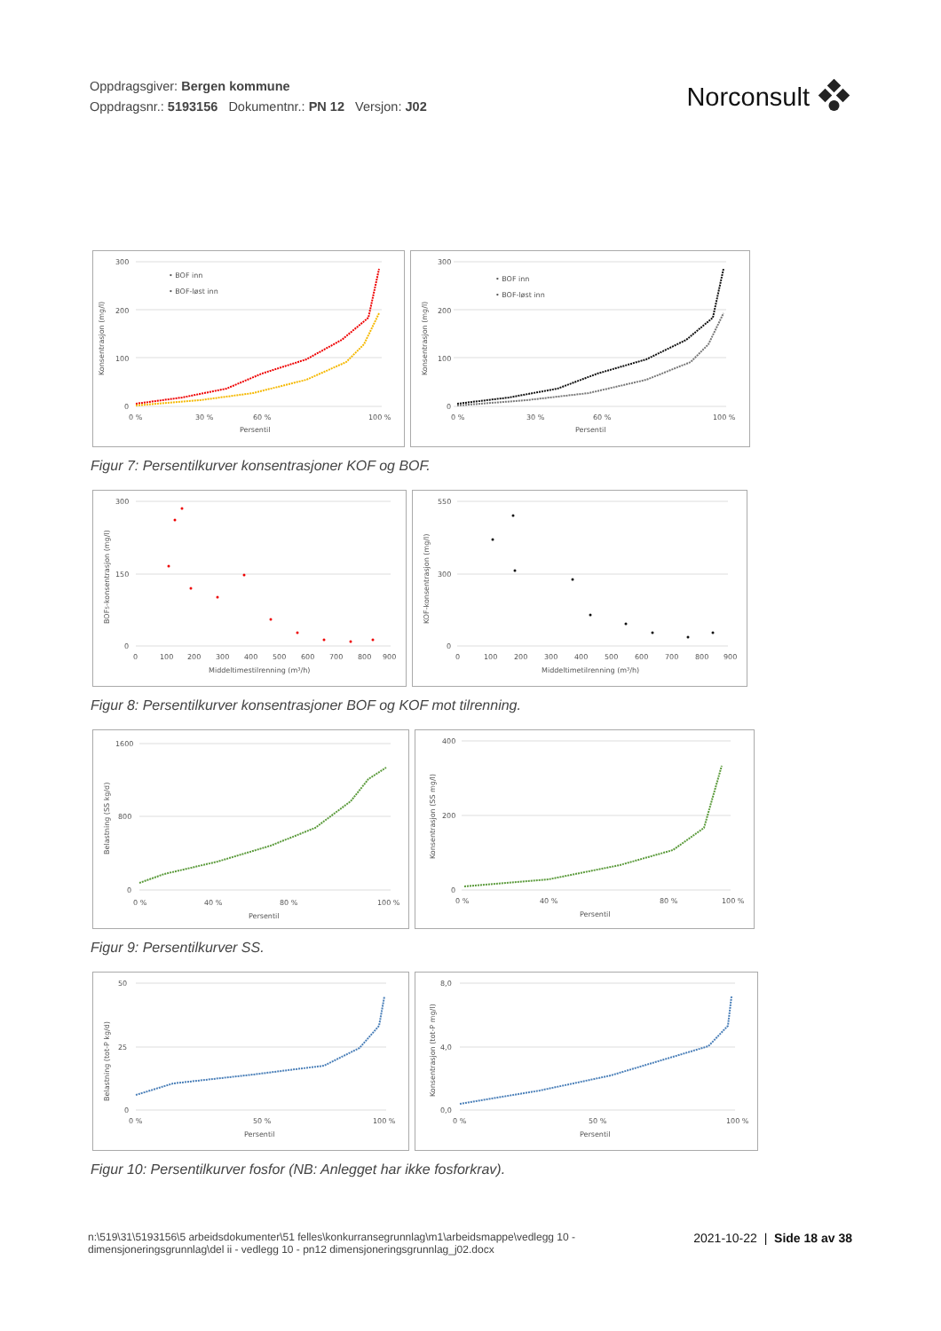Oppdragsgiver: Bergen kommune
Oppdragsnr.: 5193156 Dokumentnr.: PN 12 Versjon: J02
Norconsult
Konsentrasjon (mg/l)
300
200
100
0
0 %
30 %
60 %
100 %
Persentil
• BOF inn
• BOF-løst inn
Konsentrasjon (mg/l)
300
200
100
0
0 %
30 %
60 %
100 %
Persentil
• BOF inn
• BOF-løst inn
Figur 7: Persentilkurver konsentrasjoner KOF og BOF.
BOF5-konsentrasjon (mg/l)
300
150
0
0
100
200
300
400
500
600
700
800
900
Middeltimestilrenning (m³/h)
KOF-konsentrasjon (mg/l)
550
300
0
0
100
200
300
400
500
600
700
800
900
Middeltimetilrenning (m³/h)
Figur 8: Persentilkurver konsentrasjoner BOF og KOF mot tilrenning.
Belastning (SS kg/d)
1600
800
0
0 %
40 %
80 %
100 %
Persentil
Konsentrasjon (SS mg/l)
400
200
0
0 %
40 %
80 %
100 %
Persentil
Figur 9: Persentilkurver SS.
Belastning (tot-P kg/d)
50
25
0
0 %
50 %
100 %
Persentil
Konsentrasjon (tot-P mg/l)
8,0
4,0
0,0
0 %
50 %
100 %
Persentil
Figur 10: Persentilkurver fosfor (NB: Anlegget har ikke fosforkrav).
n:\519\31\5193156\5 arbeidsdokumenter\51 felles\konkurransegrunnlag\m1\arbeidsmappe\vedlegg 10 -
dimensjoneringsgrunnlag\del ii - vedlegg 10 - pn12 dimensjoneringsgrunnlag_j02.docx
2021-10-22 | Side 18 av 38